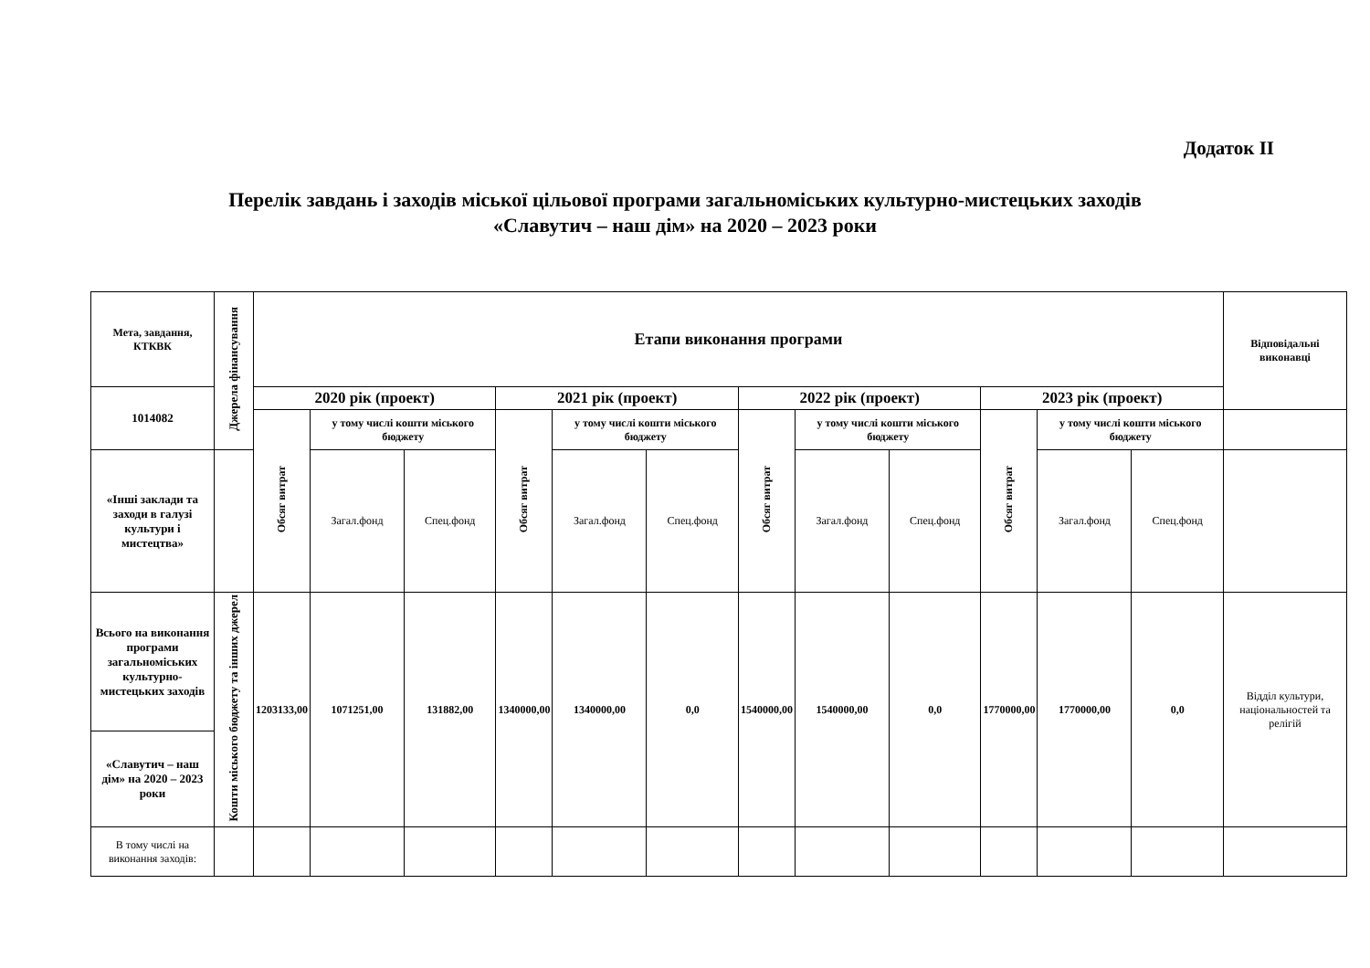Додаток ІІ
Перелік завдань і заходів міської цільової програми загальноміських культурно-мистецьких заходів
«Славутич – наш дім» на 2020 – 2023 роки
| Мета, завдання, КТКВК | Джерела фінансування | Етапи виконання програми | | | | | | | | | | | | Відповідальні виконавці |
| --- | --- | --- | --- | --- | --- | --- | --- | --- | --- | --- | --- | --- | --- | --- |
| 1014082 | | 2020 рік (проект) | | | 2021 рік (проект) | | | 2022 рік (проект) | | | 2023 рік (проект) | | | |
| | | Обсяг витрат | у тому числі кошти міського бюджету | | Обсяг витрат | у тому числі кошти міського бюджету | | Обсяг витрат | у тому числі кошти міського бюджету | | Обсяг витрат | у тому числі кошти міського бюджету | | |
| «Інші заклади та заходи в галузі культури і мистецтва» | | | Загал.фонд | Спец.фонд | | Загал.фонд | Спец.фонд | | Загал.фонд | Спец.фонд | | Загал.фонд | Спец.фонд | |
| Всього на виконання програми загальноміських культурно-мистецьких заходів | Кошти міського бюджету та інших джерел | 1203133,00 | 1071251,00 | 131882,00 | 1340000,00 | 1340000,00 | 0,0 | 1540000,00 | 1540000,00 | 0,0 | 1770000,00 | 1770000,00 | 0,0 | Відділ культури, національностей та релігій |
| «Славутич – наш дім» на 2020 – 2023 роки | | | | | | | | | | | | | | |
| В тому числі на виконання заходів: | | | | | | | | | | | | | | |